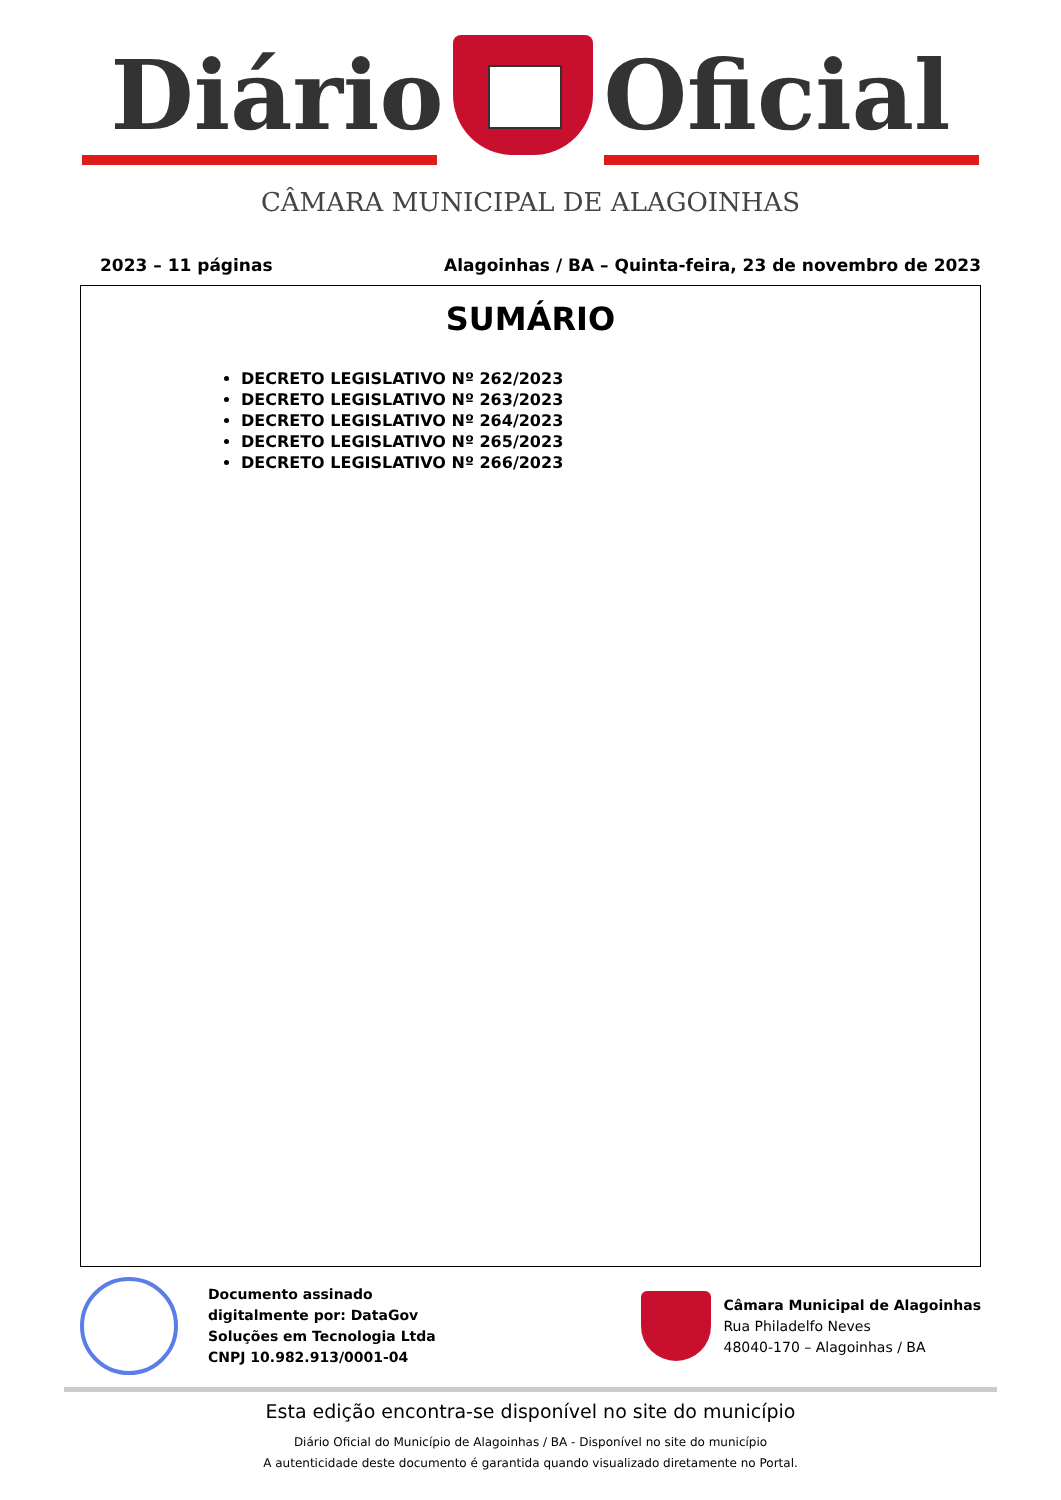Diário Oficial
CÂMARA MUNICIPAL DE ALAGOINHAS
2023 – 11 páginas Alagoinhas / BA – Quinta-feira, 23 de novembro de 2023
SUMÁRIO
DECRETO LEGISLATIVO Nº 262/2023
DECRETO LEGISLATIVO Nº 263/2023
DECRETO LEGISLATIVO Nº 264/2023
DECRETO LEGISLATIVO Nº 265/2023
DECRETO LEGISLATIVO Nº 266/2023
Documento assinado
digitalmente por: DataGov
Soluções em Tecnologia Ltda
CNPJ 10.982.913/0001-04
Câmara Municipal de Alagoinhas
Rua Philadelfo Neves
48040-170 – Alagoinhas / BA
Esta edição encontra-se disponível no site do município
Diário Oficial do Município de Alagoinhas / BA - Disponível no site do município
A autenticidade deste documento é garantida quando visualizado diretamente no Portal.